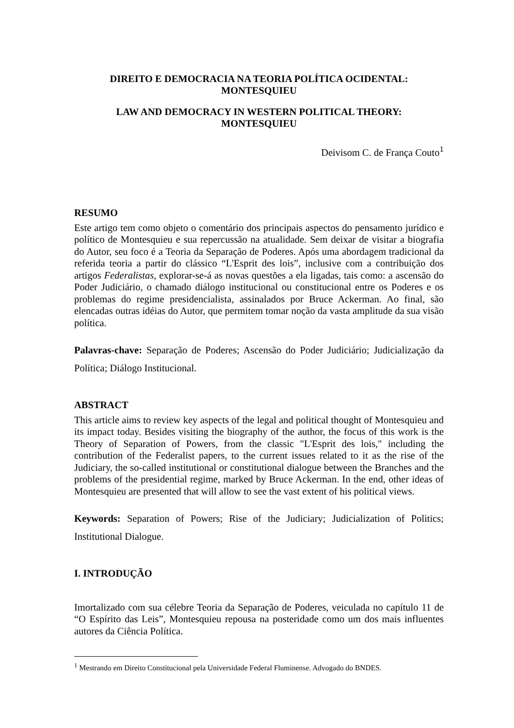DIREITO E DEMOCRACIA NA TEORIA POLÍTICA OCIDENTAL:
MONTESQUIEU
LAW AND DEMOCRACY IN WESTERN POLITICAL THEORY:
MONTESQUIEU
Deivisom C. de França Couto<sup>1</sup>
RESUMO
Este artigo tem como objeto o comentário dos principais aspectos do pensamento jurídico e político de Montesquieu e sua repercussão na atualidade. Sem deixar de visitar a biografia do Autor, seu foco é a Teoria da Separação de Poderes. Após uma abordagem tradicional da referida teoria a partir do clássico “L'Esprit des lois”, inclusive com a contribuição dos artigos Federalistas, explorar-se-á as novas questões a ela ligadas, tais como: a ascensão do Poder Judiciário, o chamado diálogo institucional ou constitucional entre os Poderes e os problemas do regime presidencialista, assinalados por Bruce Ackerman. Ao final, são elencadas outras idéias do Autor, que permitem tomar noção da vasta amplitude da sua visão política.
Palavras-chave: Separação de Poderes; Ascensão do Poder Judiciário; Judicialização da Política; Diálogo Institucional.
ABSTRACT
This article aims to review key aspects of the legal and political thought of Montesquieu and its impact today. Besides visiting the biography of the author, the focus of this work is the Theory of Separation of Powers, from the classic "L'Esprit des lois," including the contribution of the Federalist papers, to the current issues related to it as the rise of the Judiciary, the so-called institutional or constitutional dialogue between the Branches and the problems of the presidential regime, marked by Bruce Ackerman. In the end, other ideas of Montesquieu are presented that will allow to see the vast extent of his political views.
Keywords: Separation of Powers; Rise of the Judiciary; Judicialization of Politics; Institutional Dialogue.
I. INTRODUÇÃO
Imortalizado com sua célebre Teoria da Separação de Poderes, veiculada no capítulo 11 de “O Espírito das Leis”, Montesquieu repousa na posteridade como um dos mais influentes autores da Ciência Política.
<sup>1</sup> Mestrando em Direito Constitucional pela Universidade Federal Fluminense. Advogado do BNDES.